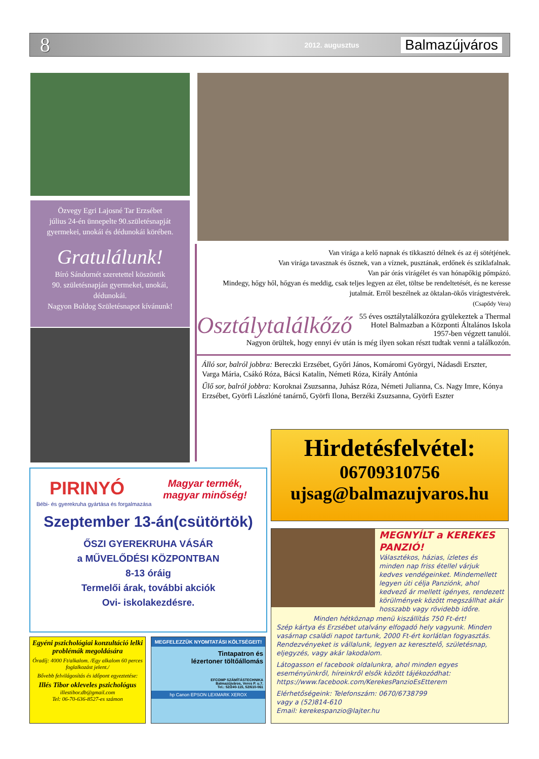8 2012. augusztus Balmazújváros
Özvegy Egri Lajosné Tar Erzsébet
július 24-én ünnepelte 90.születésnapját gyermekei, unokái és dédunokái körében.
Gratulálunk!
Bíró Sándornét szeretettel köszöntik
90. születésnapján gyermekei, unokái, dédunokái.
Nagyon Boldog Születésnapot kívánunk!
Van virága a kelő napnak és tikkasztó délnek és az éj sötétjének.
Van virága tavasznak és ősznek, van a víznek, pusztának, erdőnek és sziklafalnak.
Van pár órás virágélet és van hónapőkig pőmpázó.
Mindegy, hőgy hől, hőgyan és meddig, csak teljes legyen az élet, töltse be rendeltetését, és ne keresse jutalmát. Erről beszélnek az öktalan-ökős virágtestvérek.
(Csapődy Vera)
Osztálytalálkőző 55 éves osztálytalálkozóra gyülekeztek a Thermal Hotel Balmazban a Központi Általános Iskola 1957-ben végzett tanulói.
Nagyon örültek, hogy ennyi év után is még ilyen sokan részt tudtak venni a találkozón.
Álló sor, balról jobbra: Bereczki Erzsébet, Győri János, Komáromi Györgyi, Nádasdi Erszter, Varga Mária, Csákó Róza, Bácsi Katalin, Németi Róza, Király Antónia
Űlő sor, balról jobbra: Koroknai Zsuzsanna, Juhász Róza, Németi Julianna, Cs. Nagy Imre, Kónya Erzsébet, Györfi Lászlóné tanárnő, Györfi Ilona, Berzéki Zsuzsanna, Györfi Eszter
Hirdetésfelvétel:
06709310756
ujsag@balmazujvaros.hu
PIRINYÓ Magyar termék,
magyar minőség!
Bébi- és gyerekruha gyártása és forgalmazása
Szeptember 13-án(csütörtök)
ŐSZI GYEREKRUHA VÁSÁR
a MŰVELŐDÉSI KÖZPONTBAN
8-13 óráig
Termelői árak, további akciók
Ovi- iskolakezdésre.
Egyéni pszichológiai konzultáció lelki problémák megoldására
Óradíj: 4000 Ft/alkalom. /Egy alkalom 60 perces foglalkozást jelent./
Bővebb felvilágosítás és időpont egyeztetése:
Illés Tibor okleveles pszichológus
illestibor.db@gmail.com
Tel: 06-70-636-8527-es számon
MEGFELEZZÜK NYOMTATÁSI KÖLTSÉGEIT!
Tintapatron és
lézertoner töltőállomás
EFCOMP SZÁMÍTÁSTECHNIKA
Balmazújváros, Veres P. u.7.
Tel.: 52/240-115, 52/610-061
hp Canon EPSON LEXMARK XEROX
MEGNYÍLT a KEREKES PANZIÓ!
Választékos, házias, ízletes és minden nap friss étellel várjuk kedves vendégeinket. Mindemellett legyen úti célja Panziónk, ahol kedvező ár mellett igényes, rendezett körülmények között megszállhat akár hosszabb vagy rövidebb időre.
Minden hétköznap menü kiszállítás 750 Ft-ért!
Szép kártya és Erzsébet utalvány elfogadó hely vagyunk. Minden vasárnap családi napot tartunk, 2000 Ft-ért korlátlan fogyasztás. Rendezvényeket is vállalunk, legyen az keresztelő, születésnap, eljegyzés, vagy akár lakodalom.
Látogasson el facebook oldalunkra, ahol minden egyes eseményünkről, híreinkről elsők között tájékozódhat:
https://www.facebook.com/KerekesPanzioEsEtterem
Elérhetőségeink: Telefonszám: 0670/6738799
vagy a (52)814-610
Email: kerekespanzio@lajter.hu